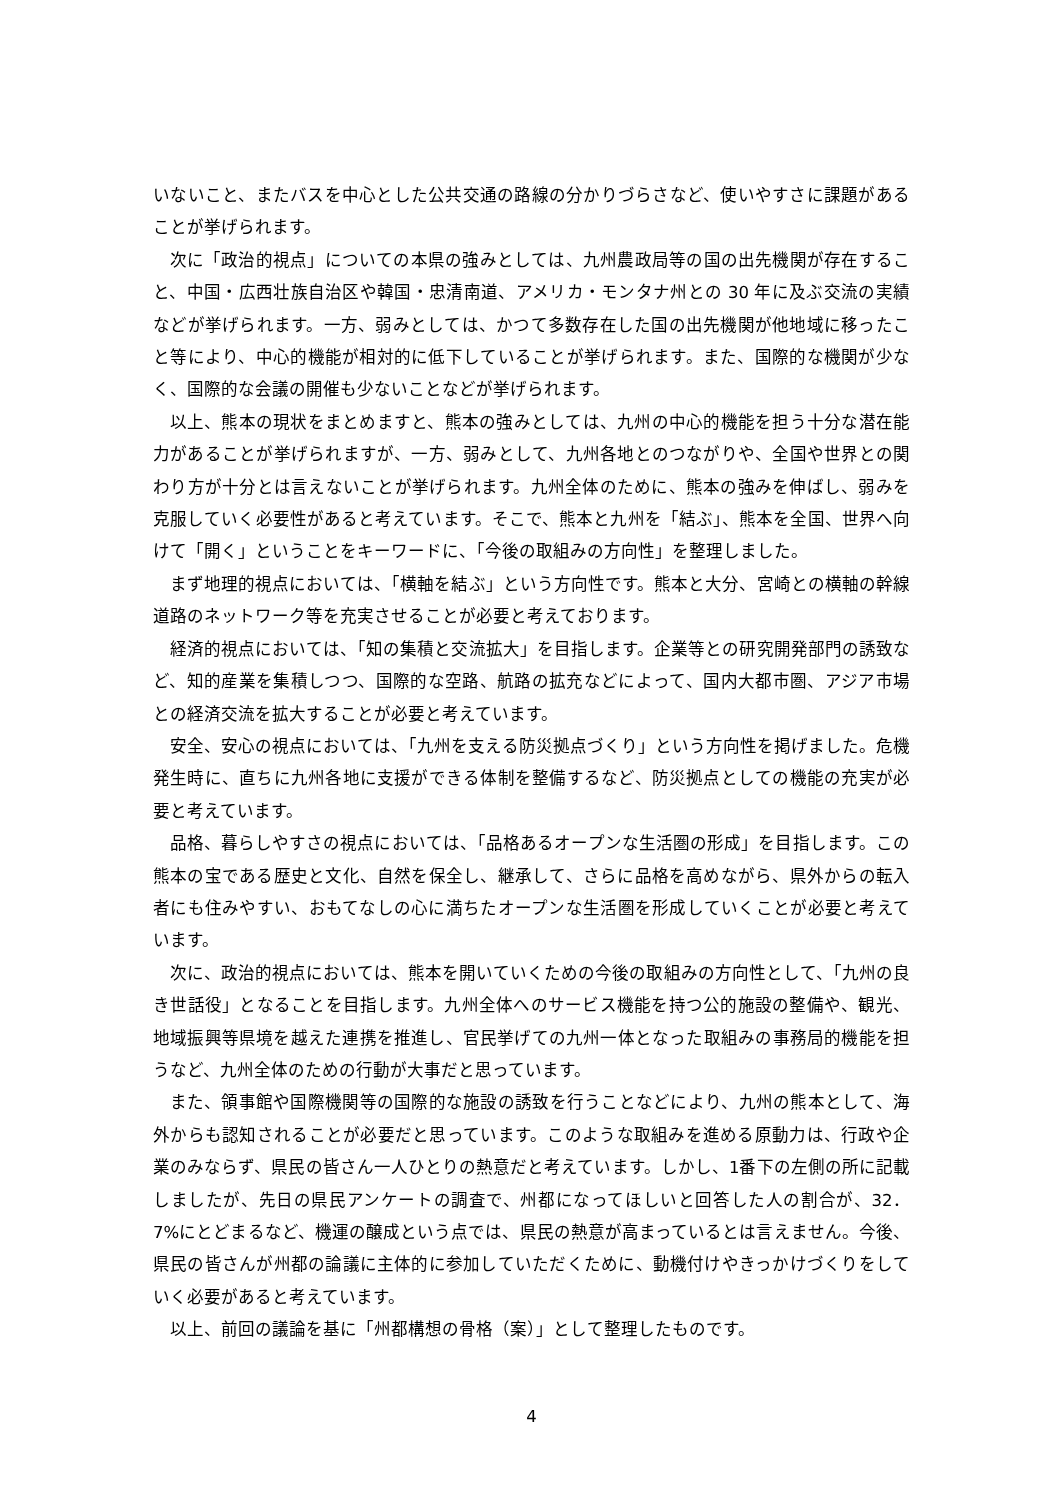いないこと、またバスを中心とした公共交通の路線の分かりづらさなど、使いやすさに課題があることが挙げられます。
次に「政治的視点」についての本県の強みとしては、九州農政局等の国の出先機関が存在すること、中国・広西壮族自治区や韓国・忠清南道、アメリカ・モンタナ州との 30 年に及ぶ交流の実績などが挙げられます。一方、弱みとしては、かつて多数存在した国の出先機関が他地域に移ったこと等により、中心的機能が相対的に低下していることが挙げられます。また、国際的な機関が少なく、国際的な会議の開催も少ないことなどが挙げられます。
以上、熊本の現状をまとめますと、熊本の強みとしては、九州の中心的機能を担う十分な潜在能力があることが挙げられますが、一方、弱みとして、九州各地とのつながりや、全国や世界との関わり方が十分とは言えないことが挙げられます。九州全体のために、熊本の強みを伸ばし、弱みを克服していく必要性があると考えています。そこで、熊本と九州を「結ぶ」、熊本を全国、世界へ向けて「開く」ということをキーワードに、「今後の取組みの方向性」を整理しました。
まず地理的視点においては、「横軸を結ぶ」という方向性です。熊本と大分、宮崎との横軸の幹線道路のネットワーク等を充実させることが必要と考えております。
経済的視点においては、「知の集積と交流拡大」を目指します。企業等との研究開発部門の誘致など、知的産業を集積しつつ、国際的な空路、航路の拡充などによって、国内大都市圏、アジア市場との経済交流を拡大することが必要と考えています。
安全、安心の視点においては、「九州を支える防災拠点づくり」という方向性を掲げました。危機発生時に、直ちに九州各地に支援ができる体制を整備するなど、防災拠点としての機能の充実が必要と考えています。
品格、暮らしやすさの視点においては、「品格あるオープンな生活圏の形成」を目指します。この熊本の宝である歴史と文化、自然を保全し、継承して、さらに品格を高めながら、県外からの転入者にも住みやすい、おもてなしの心に満ちたオープンな生活圏を形成していくことが必要と考えています。
次に、政治的視点においては、熊本を開いていくための今後の取組みの方向性として、「九州の良き世話役」となることを目指します。九州全体へのサービス機能を持つ公的施設の整備や、観光、地域振興等県境を越えた連携を推進し、官民挙げての九州一体となった取組みの事務局的機能を担うなど、九州全体のための行動が大事だと思っています。
また、領事館や国際機関等の国際的な施設の誘致を行うことなどにより、九州の熊本として、海外からも認知されることが必要だと思っています。このような取組みを進める原動力は、行政や企業のみならず、県民の皆さん一人ひとりの熱意だと考えています。しかし、1番下の左側の所に記載しましたが、先日の県民アンケートの調査で、州都になってほしいと回答した人の割合が、32．7%にとどまるなど、機運の醸成という点では、県民の熱意が高まっているとは言えません。今後、県民の皆さんが州都の論議に主体的に参加していただくために、動機付けやきっかけづくりをしていく必要があると考えています。
以上、前回の議論を基に「州都構想の骨格（案）」として整理したものです。
4